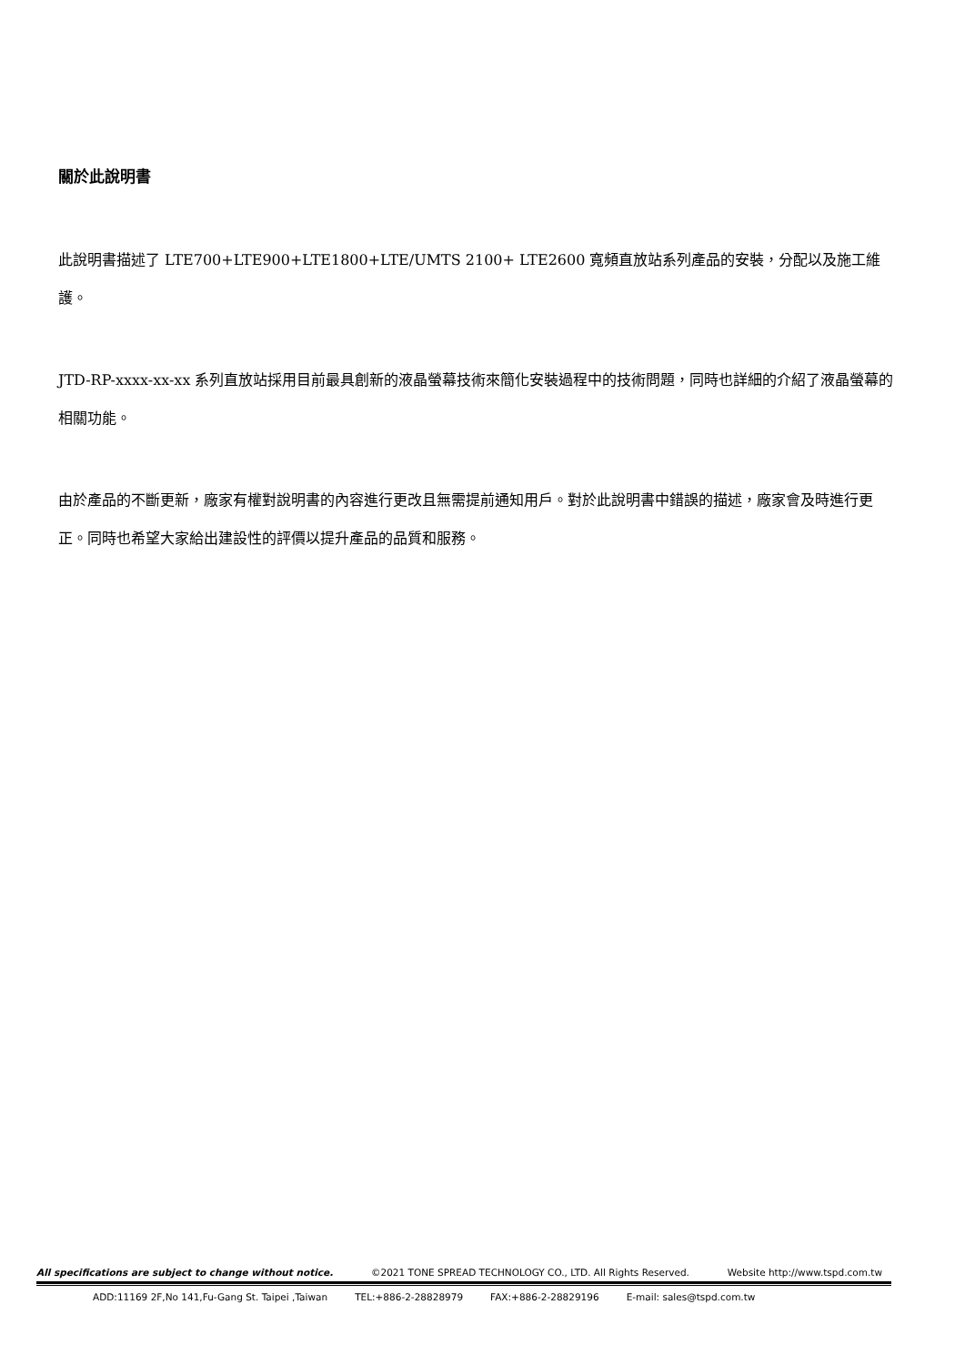關於此說明書
此說明書描述了 LTE700+LTE900+LTE1800+LTE/UMTS 2100+ LTE2600 寬頻直放站系列產品的安裝，分配以及施工維護。
JTD-RP-xxxx-xx-xx 系列直放站採用目前最具創新的液晶螢幕技術來簡化安裝過程中的技術問題，同時也詳細的介紹了液晶螢幕的相關功能。
由於產品的不斷更新，廠家有權對說明書的內容進行更改且無需提前通知用戶。對於此說明書中錯誤的描述，廠家會及時進行更正。同時也希望大家給出建設性的評價以提升產品的品質和服務。
All specifications are subject to change without notice. ©2021 TONE SPREAD TECHNOLOGY CO., LTD. All Rights Reserved. Website http://www.tspd.com.tw
ADD:11169 2F,No 141,Fu-Gang St. Taipei ,Taiwan TEL:+886-2-28828979 FAX:+886-2-28829196 E-mail: sales@tspd.com.tw